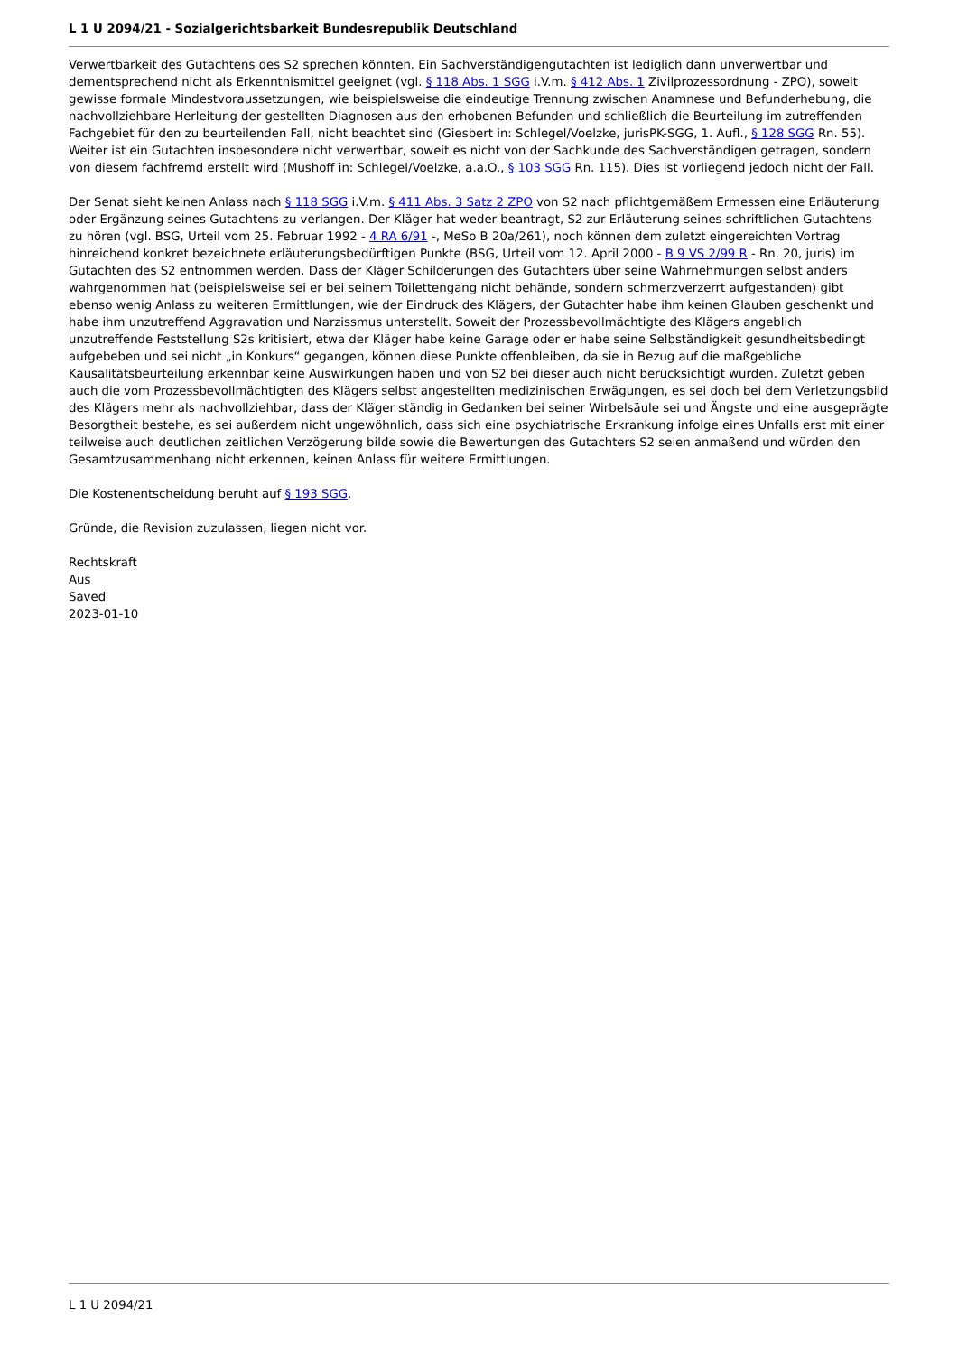L 1 U 2094/21 - Sozialgerichtsbarkeit Bundesrepublik Deutschland
Verwertbarkeit des Gutachtens des S2 sprechen könnten. Ein Sachverständigengutachten ist lediglich dann unverwertbar und dementsprechend nicht als Erkenntnismittel geeignet (vgl. § 118 Abs. 1 SGG i.V.m. § 412 Abs. 1 Zivilprozessordnung - ZPO), soweit gewisse formale Mindestvoraussetzungen, wie beispielsweise die eindeutige Trennung zwischen Anamnese und Befunderhebung, die nachvollziehbare Herleitung der gestellten Diagnosen aus den erhobenen Befunden und schließlich die Beurteilung im zutreffenden Fachgebiet für den zu beurteilenden Fall, nicht beachtet sind (Giesbert in: Schlegel/Voelzke, jurisPK-SGG, 1. Aufl., § 128 SGG Rn. 55). Weiter ist ein Gutachten insbesondere nicht verwertbar, soweit es nicht von der Sachkunde des Sachverständigen getragen, sondern von diesem fachfremd erstellt wird (Mushoff in: Schlegel/Voelzke, a.a.O., § 103 SGG Rn. 115). Dies ist vorliegend jedoch nicht der Fall.
Der Senat sieht keinen Anlass nach § 118 SGG i.V.m. § 411 Abs. 3 Satz 2 ZPO von S2 nach pflichtgemäßem Ermessen eine Erläuterung oder Ergänzung seines Gutachtens zu verlangen. Der Kläger hat weder beantragt, S2 zur Erläuterung seines schriftlichen Gutachtens zu hören (vgl. BSG, Urteil vom 25. Februar 1992 - 4 RA 6/91 -, MeSo B 20a/261), noch können dem zuletzt eingereichten Vortrag hinreichend konkret bezeichnete erläuterungsbedürftigen Punkte (BSG, Urteil vom 12. April 2000 - B 9 VS 2/99 R - Rn. 20, juris) im Gutachten des S2 entnommen werden. Dass der Kläger Schilderungen des Gutachters über seine Wahrnehmungen selbst anders wahrgenommen hat (beispielsweise sei er bei seinem Toilettengang nicht behände, sondern schmerzverzerrt aufgestanden) gibt ebenso wenig Anlass zu weiteren Ermittlungen, wie der Eindruck des Klägers, der Gutachter habe ihm keinen Glauben geschenkt und habe ihm unzutreffend Aggravation und Narzissmus unterstellt. Soweit der Prozessbevollmächtigte des Klägers angeblich unzutreffende Feststellung S2s kritisiert, etwa der Kläger habe keine Garage oder er habe seine Selbständigkeit gesundheitsbedingt aufgebeben und sei nicht „in Konkurs“ gegangen, können diese Punkte offenbleiben, da sie in Bezug auf die maßgebliche Kausalitätsbeurteilung erkennbar keine Auswirkungen haben und von S2 bei dieser auch nicht berücksichtigt wurden. Zuletzt geben auch die vom Prozessbevollmächtigten des Klägers selbst angestellten medizinischen Erwägungen, es sei doch bei dem Verletzungsbild des Klägers mehr als nachvollziehbar, dass der Kläger ständig in Gedanken bei seiner Wirbelsäule sei und Ängste und eine ausgeprägte Besorgtheit bestehe, es sei außerdem nicht ungewöhnlich, dass sich eine psychiatrische Erkrankung infolge eines Unfalls erst mit einer teilweise auch deutlichen zeitlichen Verzögerung bilde sowie die Bewertungen des Gutachters S2 seien anmaßend und würden den Gesamtzusammenhang nicht erkennen, keinen Anlass für weitere Ermittlungen.
Die Kostenentscheidung beruht auf § 193 SGG.
Gründe, die Revision zuzulassen, liegen nicht vor.
Rechtskraft
Aus
Saved
2023-01-10
L 1 U 2094/21